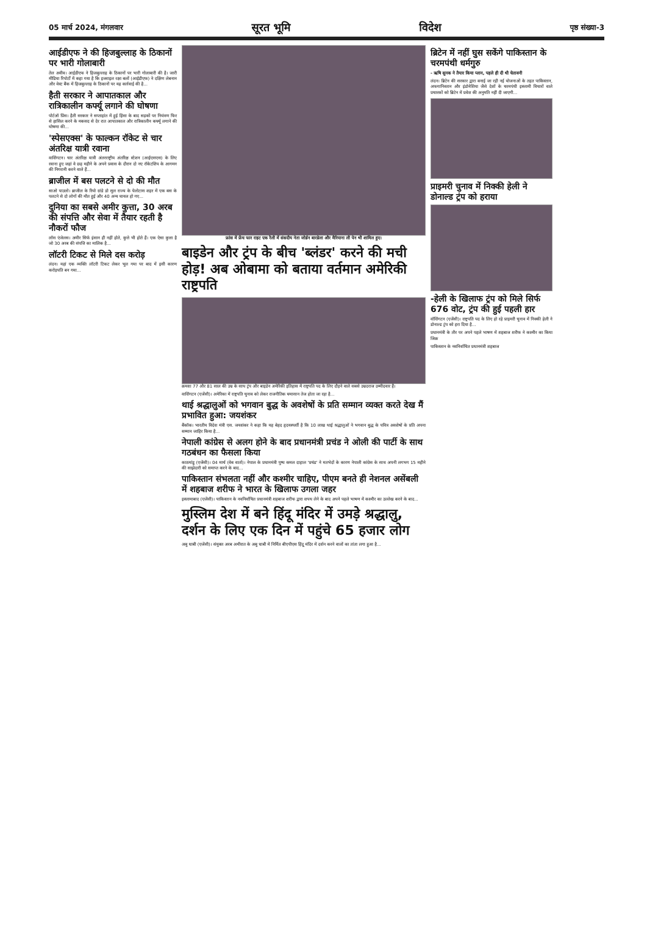05 मार्च 2024, मंगलवार
सूरत भूमि विदेश
पृष्ठ संख्या-3
आईडीएफ ने की हिजबुल्लाह के ठिकानों पर भारी गोलाबारी
तेल अवीव। आईडीएफ ने हिजबुल्लाह के ठिकानों पर भारी गोलाबारी की है। जारी मीडिया रिपोर्टों में कहा गया है कि इजराइल रक्षा बलों (आईडीएफ) ने दक्षिण लेबनान और वेस्ट बैंक में हिजबुल्लाह के ठिकानों पर यह कार्रवाई की है...
हैती सरकार ने आपातकाल और रात्रिकालीन कर्फ्यू लगाने की घोषणा
पोर्टऑ प्रिंस। हैती सरकार ने सप्ताहांत में हुई हिंसा के बाद सड़कों पर नियंत्रण फिर से हासिल करने के मकसद से देर रात आपातकाल और रात्रिकालीन कर्फ्यू लगाने की घोषणा की...
'स्पेसएक्स' के फाल्कन रॉकेट से चार अंतरिक्ष यात्री रवाना
वाशिंगटन। चार अंतरिक्ष यात्री अंतरराष्ट्रीय अंतरिक्ष स्टेशन (आईएसएस) के लिए रवाना हुए जहां वे छह महीने के अपने प्रवास के दौरान दो नए रॉकेटशिप के आगमन की निगरानी करने वाले हैं...
ब्राजील में बस पलटने से दो की मौत
साओ पाउलो। ब्राजील के रियो ग्रांडे डो सुल राज्य के पेलोटास शहर में एक बस के पलटने से दो लोगों की मौत हुई और 40 अन्य घायल हो गए...
दुनिया का सबसे अमीर कुत्ता, 30 अरब की संपत्ति और सेवा में तैयार रहती है नौकरों फौज
लॉस एंजेलस। अमीर सिर्फ इंसान ही नहीं होते, कुत्ते भी होते हैं। एक ऐसा कुत्ता है जो 30 अरब की संपत्ति का मालिक है...
लॉटरी टिकट से मिले दस करोड़
लंदन। यहां एक व्यक्ति लॉटरी टिकट लेकर भूल गया पर बाद में इसी कारण करोड़पति बन गया...
फ्रांस में फ्रेंच फार राइट एक रैली में संसदीय नेता जोर्डन बारडेला और मैरियाना ली पेन भी शामिल हुए।
बाइडेन और ट्रंप के बीच 'ब्लंडर' करने की मची होड़! अब ओबामा को बताया वर्तमान अमेरिकी राष्ट्रपति
क्रमशः 77 और 81 साल की उम्र के साथ ट्रंप और बाइडेन अमेरिकी इतिहास में राष्ट्रपति पद के लिए दौड़ने वाले सबसे उम्रदराज उम्मीदवार हैं।
वाशिंगटन (एजेंसी)। अमेरिका में राष्ट्रपति चुनाव को लेकर राजनीतिक घमासान तेज होता जा रहा है...
थाई श्रद्धालुओं को भगवान बुद्ध के अवशेषों के प्रति सम्मान व्यक्त करते देख मैं प्रभावित हुआ: जयशंकर
बैंकॉक। भारतीय विदेश मंत्री एस. जयशंकर ने कहा कि यह बेहद हृदयस्पर्शी है कि 10 लाख थाई श्रद्धालुओं ने भगवान बुद्ध के पवित्र अवशेषों के प्रति अपना सम्मान जाहिर किया है...
नेपाली कांग्रेस से अलग होने के बाद प्रधानमंत्री प्रचंड ने ओली की पार्टी के साथ गठबंधन का फैसला किया
काठमांडू (एजेंसी)। 04 मार्च (वेब वार्ता)। नेपाल के प्रधानमंत्री पुष्प कमल दाहाल 'प्रचंड' ने मतभेदों के कारण नेपाली कांग्रेस के साथ अपनी लगभग 15 महीने की साझेदारी को समाप्त करने के बाद...
पाकिस्तान संभलता नहीं और कश्मीर चाहिए, पीएम बनते ही नेशनल असेंबली में शहबाज शरीफ ने भारत के खिलाफ उगला जहर
इस्लामाबाद (एजेंसी)। पाकिस्तान के नवनिर्वाचित प्रधानमंत्री शहबाज शरीफ द्वारा शपथ लेने के बाद अपने पहले भाषण में कश्मीर का उल्लेख करने के बाद...
मुस्लिम देश में बने हिंदू मंदिर में उमड़े श्रद्धालु, दर्शन के लिए एक दिन में पहुंचे 65 हजार लोग
अबु धाबी (एजेंसी)। संयुक्त अरब अमीरात के अबु धाबी में निर्मित बीएपीएस हिंदू मंदिर में दर्शन करने वालों का तांता लगा हुआ है...
ब्रिटेन में नहीं घुस सकेंगे पाकिस्तान के चरमपंथी धर्मगुरु
- ऋषि सुनक ने तैयार किया प्लान, पहले ही दी थी चेतावनी
लंदन। ब्रिटेन की सरकार द्वारा बनाई जा रही नई योजनाओं के तहत पाकिस्तान, अफगानिस्तान और इंडोनेशिया जैसे देशों के चरमपंथी इस्लामी विचारों वाले प्रचारकों को ब्रिटेन में प्रवेश की अनुमति नहीं दी जाएगी...
प्राइमरी चुनाव में निक्की हेली ने डोनाल्ड ट्रंप को हराया
-हेली के खिलाफ ट्रंप को मिले सिर्फ 676 वोट, ट्रंप की हुई पहली हार
वॉशिंगटन (एजेंसी)। राष्ट्रपति पद के लिए हो रहे प्राइमरी चुनाव में निक्की हेली ने डोनाल्ड ट्रंप को हरा दिया है...
प्रधानमंत्री के तौर पर अपने पहले भाषण में शहबाज शरीफ ने कश्मीर का किया जिक्र
पाकिस्तान के नवनिर्वाचित प्रधानमंत्री शहबाज